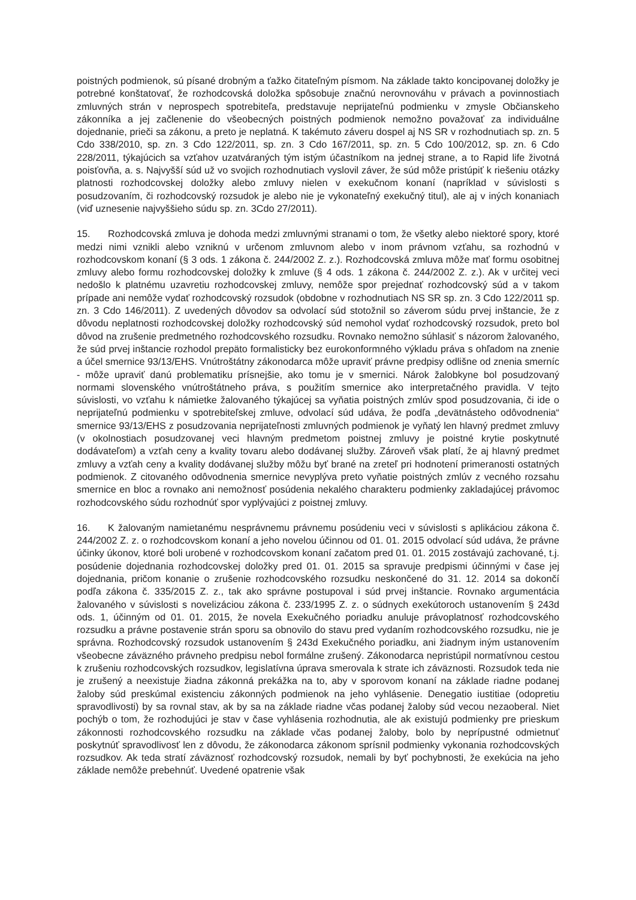poistných podmienok, sú písané drobným a ťažko čitateľným písmom. Na základe takto koncipovanej doložky je potrebné konštatovať, že rozhodcovská doložka spôsobuje značnú nerovnováhu v právach a povinnostiach zmluvných strán v neprospech spotrebiteľa, predstavuje neprijateľnú podmienku v zmysle Občianskeho zákonníka a jej začlenenie do všeobecných poistných podmienok nemožno považovať za individuálne dojednanie, prieči sa zákonu, a preto je neplatná. K takémuto záveru dospel aj NS SR v rozhodnutiach sp. zn. 5 Cdo 338/2010, sp. zn. 3 Cdo 122/2011, sp. zn. 3 Cdo 167/2011, sp. zn. 5 Cdo 100/2012, sp. zn. 6 Cdo 228/2011, týkajúcich sa vzťahov uzatváraných tým istým účastníkom na jednej strane, a to Rapid life životná poisťovňa, a. s. Najvyšší súd už vo svojich rozhodnutiach vyslovil záver, že súd môže pristúpiť k riešeniu otázky platnosti rozhodcovskej doložky alebo zmluvy nielen v exekučnom konaní (napríklad v súvislosti s posudzovaním, či rozhodcovský rozsudok je alebo nie je vykonateľný exekučný titul), ale aj v iných konaniach (viď uznesenie najvyššieho súdu sp. zn. 3Cdo 27/2011).
15. Rozhodcovská zmluva je dohoda medzi zmluvnými stranami o tom, že všetky alebo niektoré spory, ktoré medzi nimi vznikli alebo vzniknú v určenom zmluvnom alebo v inom právnom vzťahu, sa rozhodnú v rozhodcovskom konaní (§ 3 ods. 1 zákona č. 244/2002 Z. z.). Rozhodcovská zmluva môže mať formu osobitnej zmluvy alebo formu rozhodcovskej doložky k zmluve (§ 4 ods. 1 zákona č. 244/2002 Z. z.). Ak v určitej veci nedošlo k platnému uzavretiu rozhodcovskej zmluvy, nemôže spor prejednať rozhodcovský súd a v takom prípade ani nemôže vydať rozhodcovský rozsudok (obdobne v rozhodnutiach NS SR sp. zn. 3 Cdo 122/2011 sp. zn. 3 Cdo 146/2011). Z uvedených dôvodov sa odvolací súd stotožnil so záverom súdu prvej inštancie, že z dôvodu neplatnosti rozhodcovskej doložky rozhodcovský súd nemohol vydať rozhodcovský rozsudok, preto bol dôvod na zrušenie predmetného rozhodcovského rozsudku. Rovnako nemožno súhlasiť s názorom žalovaného, že súd prvej inštancie rozhodol prepäto formalisticky bez eurokonformného výkladu práva s ohľadom na znenie a účel smernice 93/13/EHS. Vnútroštátny zákonodarca môže upraviť právne predpisy odlišne od znenia smerníc - môže upraviť danú problematiku prísnejšie, ako tomu je v smernici. Nárok žalobkyne bol posudzovaný normami slovenského vnútroštátneho práva, s použitím smernice ako interpretačného pravidla. V tejto súvislosti, vo vzťahu k námietke žalovaného týkajúcej sa vyňatia poistných zmlúv spod posudzovania, či ide o neprijateľnú podmienku v spotrebiteľskej zmluve, odvolací súd udáva, že podľa „devätnásteho odôvodnenia“ smernice 93/13/EHS z posudzovania neprijateľnosti zmluvných podmienok je vyňatý len hlavný predmet zmluvy (v okolnostiach posudzovanej veci hlavným predmetom poistnej zmluvy je poistné krytie poskytnuté dodávateľom) a vzťah ceny a kvality tovaru alebo dodávanej služby. Zároveň však platí, že aj hlavný predmet zmluvy a vzťah ceny a kvality dodávanej služby môžu byť brané na zreteľ pri hodnotení primeranosti ostatných podmienok. Z citovaného odôvodnenia smernice nevyplýva preto vyňatie poistných zmlúv z vecného rozsahu smernice en bloc a rovnako ani nemožnosť posúdenia nekalého charakteru podmienky zakladajúcej právomoc rozhodcovského súdu rozhodnúť spor vyplývajúci z poistnej zmluvy.
16. K žalovaným namietanému nesprávnemu právnemu posúdeniu veci v súvislosti s aplikáciou zákona č. 244/2002 Z. z. o rozhodcovskom konaní a jeho novelou účinnou od 01. 01. 2015 odvolací súd udáva, že právne účinky úkonov, ktoré boli urobené v rozhodcovskom konaní začatom pred 01. 01. 2015 zostávajú zachované, t.j. posúdenie dojednania rozhodcovskej doložky pred 01. 01. 2015 sa spravuje predpismi účinnými v čase jej dojednania, pričom konanie o zrušenie rozhodcovského rozsudku neskončené do 31. 12. 2014 sa dokončí podľa zákona č. 335/2015 Z. z., tak ako správne postupoval i súd prvej inštancie. Rovnako argumentácia žalovaného v súvislosti s novelizáciou zákona č. 233/1995 Z. z. o súdnych exekútoroch ustanovením § 243d ods. 1, účinným od 01. 01. 2015, že novela Exekučného poriadku anuluje právoplatnosť rozhodcovského rozsudku a právne postavenie strán sporu sa obnovilo do stavu pred vydaním rozhodcovského rozsudku, nie je správna. Rozhodcovský rozsudok ustanovením § 243d Exekučného poriadku, ani žiadnym iným ustanovením všeobecne záväzného právneho predpisu nebol formálne zrušený. Zákonodarca nepristúpil normatívnou cestou k zrušeniu rozhodcovských rozsudkov, legislatívna úprava smerovala k strate ich záväznosti. Rozsudok teda nie je zrušený a neexistuje žiadna zákonná prekážka na to, aby v sporovom konaní na základe riadne podanej žaloby súd preskúmal existenciu zákonných podmienok na jeho vyhlásenie. Denegatio iustitiae (odopretiu spravodlivosti) by sa rovnal stav, ak by sa na základe riadne včas podanej žaloby súd vecou nezaoberal. Niet pochýb o tom, že rozhodujúci je stav v čase vyhlásenia rozhodnutia, ale ak existujú podmienky pre prieskum zákonnosti rozhodcovského rozsudku na základe včas podanej žaloby, bolo by neprípustné odmietnuť poskytnúť spravodlivosť len z dôvodu, že zákonodarca zákonom sprísnil podmienky vykonania rozhodcovských rozsudkov. Ak teda stratí záväznosť rozhodcovský rozsudok, nemali by byť pochybnosti, že exekúcia na jeho základe nemôže prebehnúť. Uvedené opatrenie však